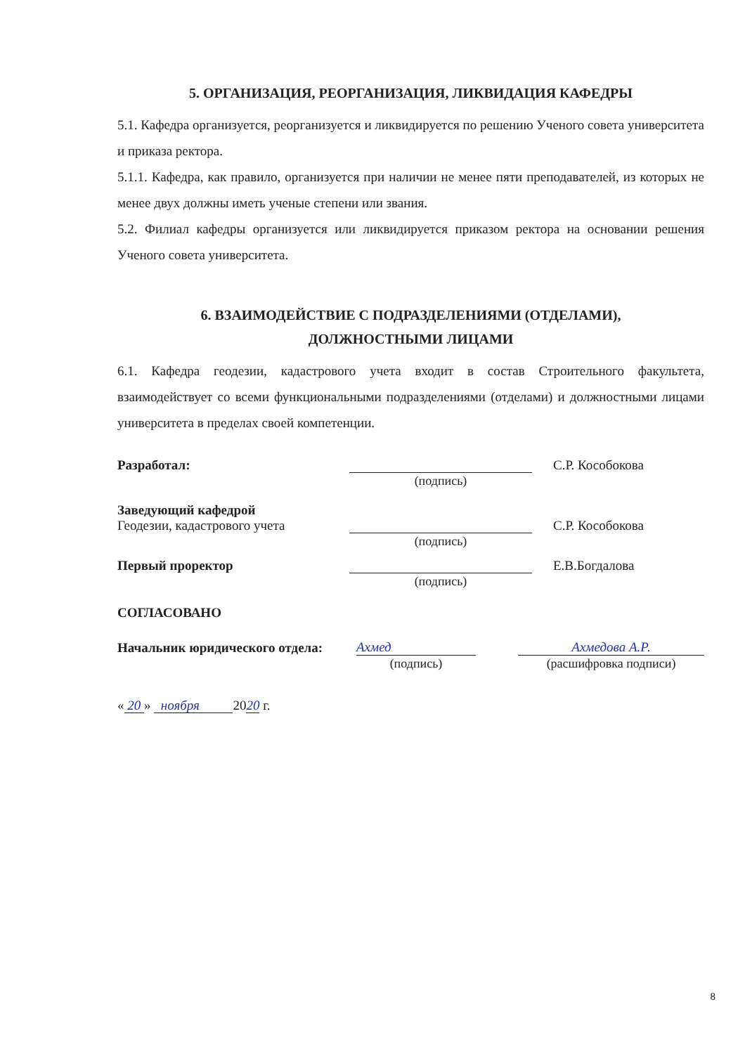5. ОРГАНИЗАЦИЯ, РЕОРГАНИЗАЦИЯ, ЛИКВИДАЦИЯ КАФЕДРЫ
5.1. Кафедра организуется, реорганизуется и ликвидируется по решению Ученого совета университета и приказа ректора.
5.1.1. Кафедра, как правило, организуется при наличии не менее пяти преподавателей, из которых не менее двух должны иметь ученые степени или звания.
5.2. Филиал кафедры организуется или ликвидируется приказом ректора на основании решения Ученого совета университета.
6. ВЗАИМОДЕЙСТВИЕ С ПОДРАЗДЕЛЕНИЯМИ (ОТДЕЛАМИ),
ДОЛЖНОСТНЫМИ ЛИЦАМИ
6.1. Кафедра геодезии, кадастрового учета входит в состав Строительного факультета, взаимодействует со всеми функциональными подразделениями (отделами) и должностными лицами университета в пределах своей компетенции.
Разработал:
С.Р. Кособокова
(подпись)
Заведующий кафедрой
Геодезии, кадастрового учета
С.Р. Кособокова
(подпись)
Первый проректор
Е.В.Богдалова
(подпись)
СОГЛАСОВАНО
Начальник юридического отдела:
Ахмед
Ахмедова А.Р.
(подпись)
(расшифровка подписи)
« 20 » ноября 2020 г.
8